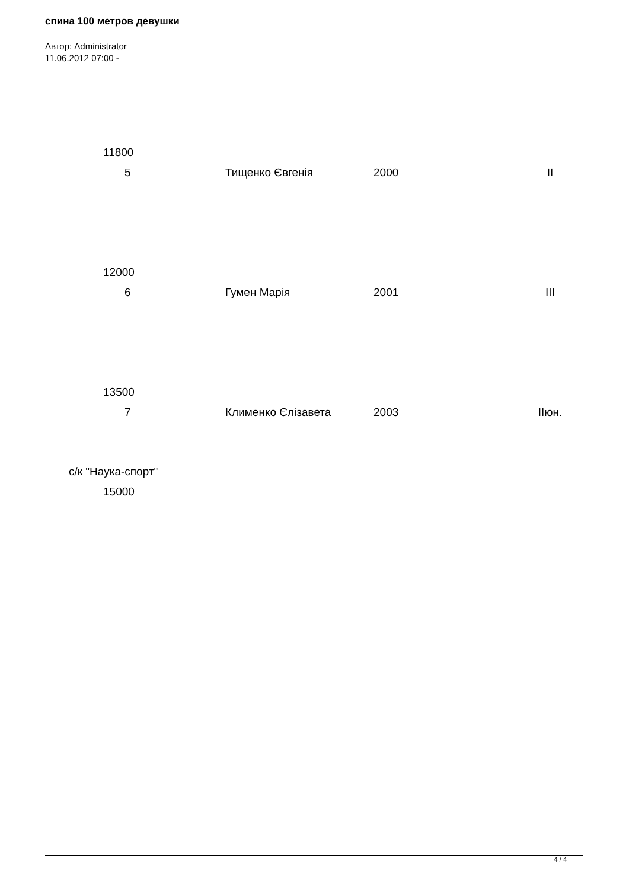спина 100 метров девушки
Автор: Administrator
11.06.2012 07:00 -
11800
5 Тищенко Євгенія 2000 II
12000
6 Гумен Марія 2001 III
13500
7 Клименко Єлізавета 2003 IIюн.
с/к "Наука-спорт"
15000
4 / 4